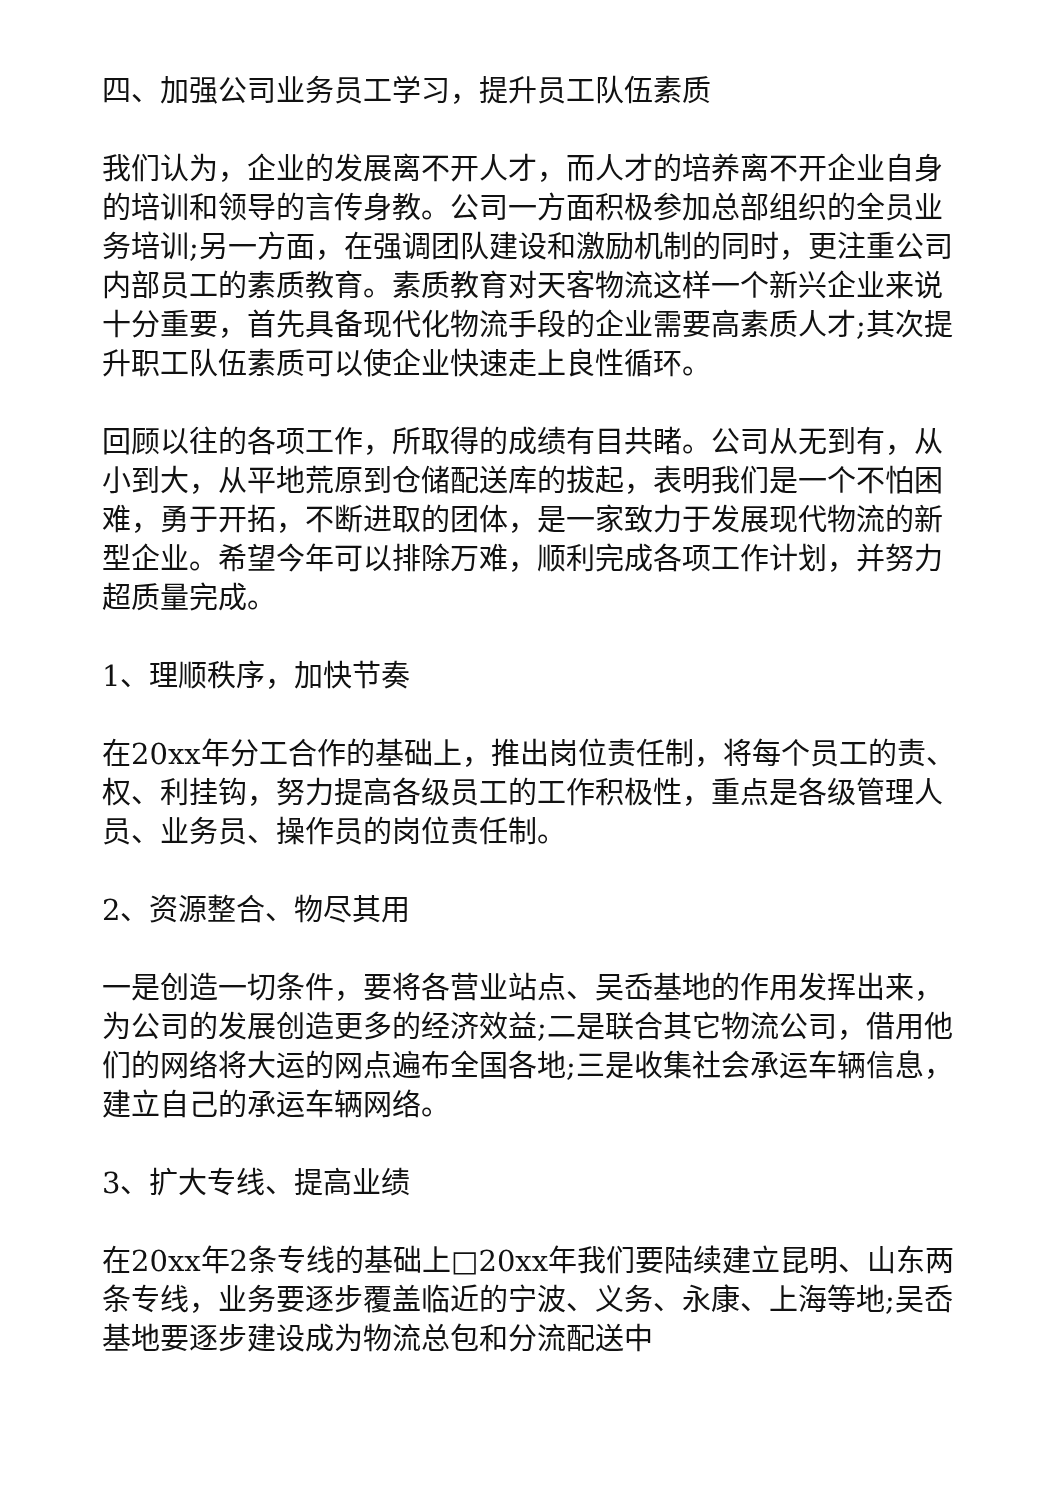四、加强公司业务员工学习，提升员工队伍素质
我们认为，企业的发展离不开人才，而人才的培养离不开企业自身的培训和领导的言传身教。公司一方面积极参加总部组织的全员业务培训;另一方面，在强调团队建设和激励机制的同时，更注重公司内部员工的素质教育。素质教育对天客物流这样一个新兴企业来说十分重要，首先具备现代化物流手段的企业需要高素质人才;其次提升职工队伍素质可以使企业快速走上良性循环。
回顾以往的各项工作，所取得的成绩有目共睹。公司从无到有，从小到大，从平地荒原到仓储配送库的拔起，表明我们是一个不怕困难，勇于开拓，不断进取的团体，是一家致力于发展现代物流的新型企业。希望今年可以排除万难，顺利完成各项工作计划，并努力超质量完成。
1、理顺秩序，加快节奏
在20xx年分工合作的基础上，推出岗位责任制，将每个员工的责、权、利挂钩，努力提高各级员工的工作积极性，重点是各级管理人员、业务员、操作员的岗位责任制。
2、资源整合、物尽其用
一是创造一切条件，要将各营业站点、吴岙基地的作用发挥出来，为公司的发展创造更多的经济效益;二是联合其它物流公司，借用他们的网络将大运的网点遍布全国各地;三是收集社会承运车辆信息，建立自己的承运车辆网络。
3、扩大专线、提高业绩
在20xx年2条专线的基础上□20xx年我们要陆续建立昆明、山东两条专线，业务要逐步覆盖临近的宁波、义务、永康、上海等地;吴岙基地要逐步建设成为物流总包和分流配送中